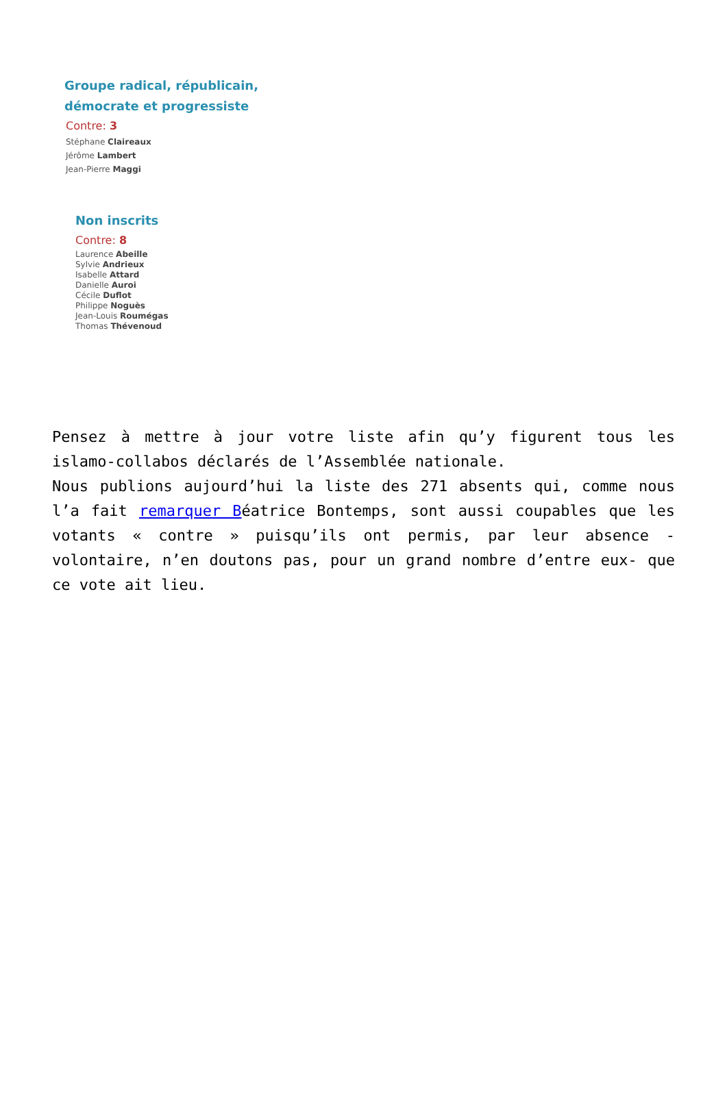Groupe radical, républicain,
démocrate et progressiste
Contre: 3
Stéphane Claireaux
Jérôme Lambert
Jean-Pierre Maggi
Non inscrits
Contre: 8
Laurence Abeille
Sylvie Andrieux
Isabelle Attard
Danielle Auroi
Cécile Duflot
Philippe Noguès
Jean-Louis Roumégas
Thomas Thévenoud
Pensez à mettre à jour votre liste afin qu’y figurent tous les islamo-collabos déclarés de l’Assemblée nationale.
Nous publions aujourd’hui la liste des 271 absents qui, comme nous l’a fait remarquer Béatrice Bontemps, sont aussi coupables que les votants « contre » puisqu’ils ont permis, par leur absence -volontaire, n’en doutons pas, pour un grand nombre d’entre eux- que ce vote ait lieu.